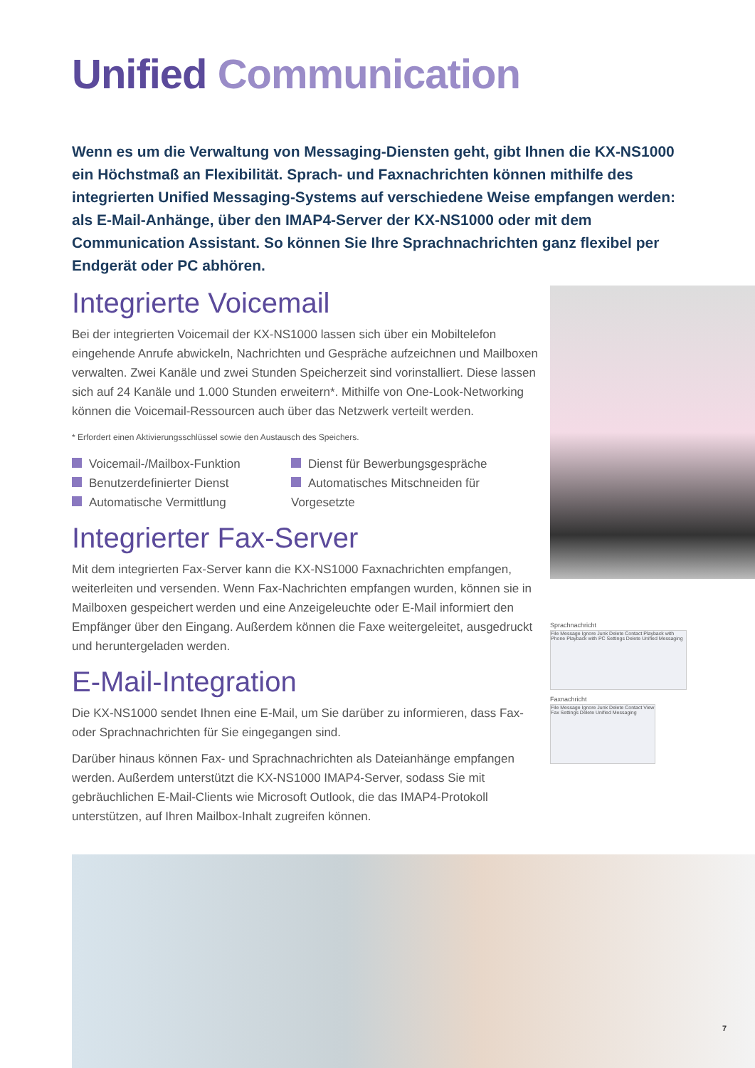Unified Communication
Wenn es um die Verwaltung von Messaging-Diensten geht, gibt Ihnen die KX-NS1000 ein Höchstmaß an Flexibilität. Sprach- und Faxnachrichten können mithilfe des integrierten Unified Messaging-Systems auf verschiedene Weise empfangen werden: als E-Mail-Anhänge, über den IMAP4-Server der KX-NS1000 oder mit dem Communication Assistant. So können Sie Ihre Sprachnachrichten ganz flexibel per Endgerät oder PC abhören.
Integrierte Voicemail
Bei der integrierten Voicemail der KX-NS1000 lassen sich über ein Mobiltelefon eingehende Anrufe abwickeln, Nachrichten und Gespräche aufzeichnen und Mailboxen verwalten. Zwei Kanäle und zwei Stunden Speicherzeit sind vorinstalliert. Diese lassen sich auf 24 Kanäle und 1.000 Stunden erweitern*. Mithilfe von One-Look-Networking können die Voicemail-Ressourcen auch über das Netzwerk verteilt werden.
* Erfordert einen Aktivierungsschlüssel sowie den Austausch des Speichers.
Voicemail-/Mailbox-Funktion
Benutzerdefinierter Dienst
Automatische Vermittlung
Dienst für Bewerbungsgespräche
Automatisches Mitschneiden für Vorgesetzte
Integrierter Fax-Server
Mit dem integrierten Fax-Server kann die KX-NS1000 Faxnachrichten empfangen, weiterleiten und versenden. Wenn Fax-Nachrichten empfangen wurden, können sie in Mailboxen gespeichert werden und eine Anzeigeleuchte oder E-Mail informiert den Empfänger über den Eingang. Außerdem können die Faxe weitergeleitet, ausgedruckt und heruntergeladen werden.
E-Mail-Integration
Die KX-NS1000 sendet Ihnen eine E-Mail, um Sie darüber zu informieren, dass Fax- oder Sprachnachrichten für Sie eingegangen sind.
Darüber hinaus können Fax- und Sprachnachrichten als Dateianhänge empfangen werden. Außerdem unterstützt die KX-NS1000 IMAP4-Server, sodass Sie mit gebräuchlichen E-Mail-Clients wie Microsoft Outlook, die das IMAP4-Protokoll unterstützen, auf Ihren Mailbox-Inhalt zugreifen können.
Sprachnachricht
File Message Ignore Junk Delete Contact Playback with Phone Playback with PC Settings Delete Unified Messaging
Faxnachricht
File Message Ignore Junk Delete Contact View Fax Settings Delete Unified Messaging
7